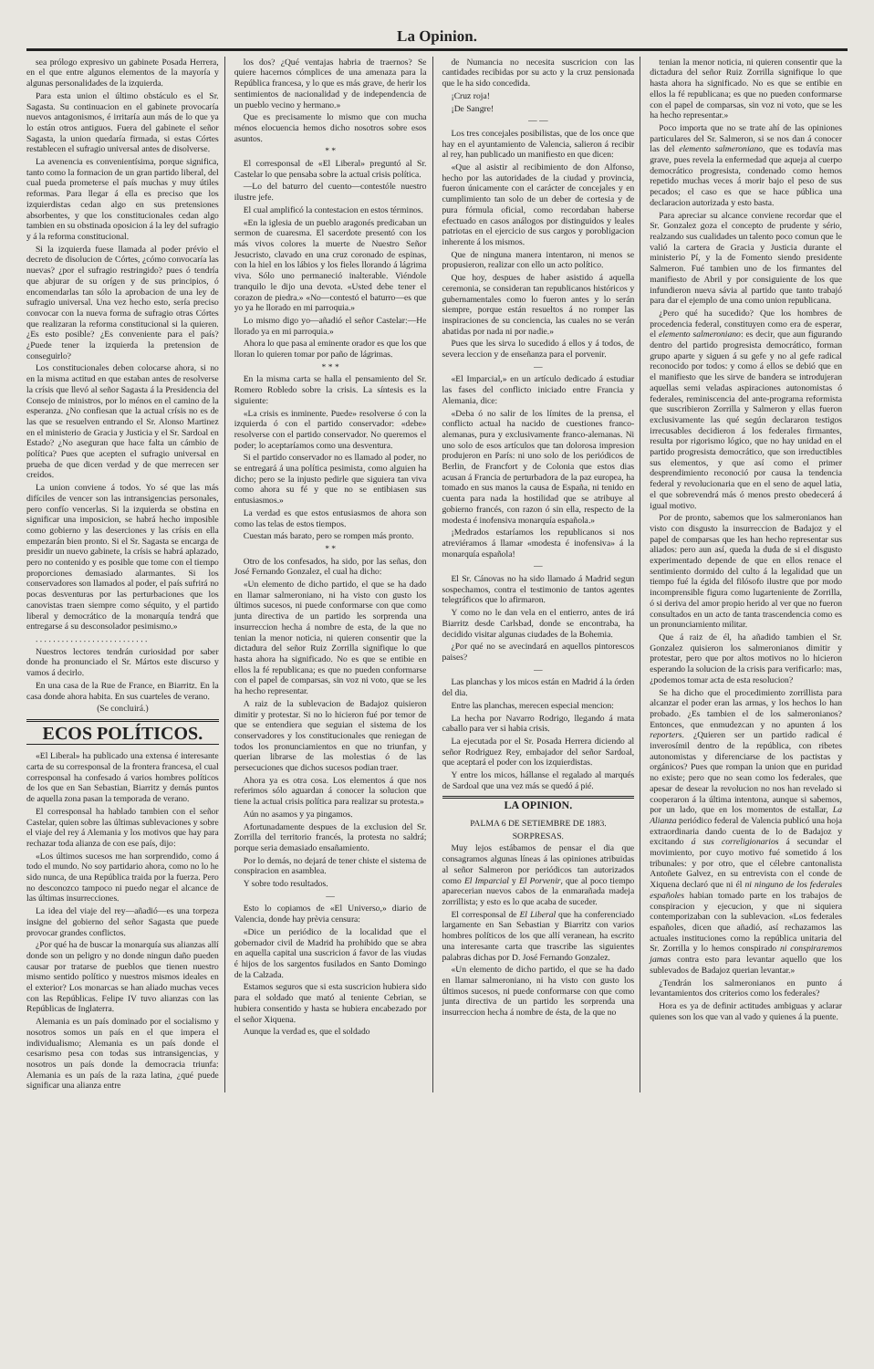La Opinion.
sea prólogo expresivo un gabinete Posada Herrera, en el que entre algunos elementos de la mayoría y algunas personalidades de la izquierda.
Para esta union el último obstáculo es el Sr. Sagasta. Su continuacion en el gabinete provocaría nuevos antagonismos, é irritaría aun más de lo que ya lo están otros antiguos. Fuera del gabinete el señor Sagasta, la union quedaría firmada, si estas Córtes restablecen el sufragio universal antes de disolverse.
La avenencia es convenientísima, porque significa, tanto como la formacion de un gran partido liberal, del cual pueda prometerse el país muchas y muy útiles reformas. Para llegar á ella es preciso que los izquierdistas cedan algo en sus pretensiones absorbentes, y que los constitucionales cedan algo tambien en su obstinada oposicion á la ley del sufragio y á la reforma constitucional.
Si la izquierda fuese llamada al poder prévio el decreto de disolucion de Córtes, ¿cómo convocaría las nuevas? ¿por el sufragio restringido? pues ó tendría que abjurar de su orígen y de sus principios, ó encomendarlas tan sólo la aprobacion de una ley de sufragio universal. Una vez hecho esto, sería preciso convocar con la nueva forma de sufragio otras Córtes que realizaran la reforma constitucional si la quieren. ¿Es esto posible? ¿Es conveniente para el país? ¿Puede tener la izquierda la pretension de conseguirlo?
Los constitucionales deben colocarse ahora, si no en la misma actitud en que estaban antes de resolverse la crísis que llevó al señor Sagasta á la Presidencia del Consejo de ministros, por lo ménos en el camino de la esperanza. ¿No confiesan que la actual crísis no es de las que se resuelven entrando el Sr. Alonso Martinez en el ministerio de Gracia y Justicia y el Sr. Sardoal en Estado? ¿No aseguran que hace falta un cámbio de política? Pues que acepten el sufragio universal en prueba de que dicen verdad y de que merrecen ser creidos.
La union conviene á todos. Yo sé que las más difíciles de vencer son las intransigencias personales, pero confío vencerlas. Si la izquierda se obstina en significar una imposicion, se habrá hecho imposible como gobierno y las deserciones y las crísis en ella empezarán bien pronto. Si el Sr. Sagasta se encarga de presidir un nuevo gabinete, la crísis se habrá aplazado, pero no contenido y es posible que tome con el tiempo proporciones demasiado alarmantes. Si los conservadores son llamados al poder, el país sufrirá no pocas desventuras por las perturbaciones que los canovistas traen siempre como séquito, y el partido liberal y democrático de la monarquía tendrá que entregarse á su desconsolador pesimismo.»
. . . . . . . . . . . . . . . . . . . . . . . . . .
Nuestros lectores tendrán curiosidad por saber donde ha pronunciado el Sr. Mártos este discurso y vamos á decirlo.
En una casa de la Rue de France, en Biarritz. En la casa donde ahora habita. En sus cuarteles de verano.
(Se concluirá.)
ECOS POLÍTICOS.
«El Liberal» ha publicado una extensa é interesante carta de su corresponsal de la frontera francesa, el cual corresponsal ha confesado á varios hombres políticos de los que en San Sebastian, Biarritz y demás puntos de aquella zona pasan la temporada de verano.
El corresponsal ha hablado tambien con el señor Castelar, quien sobre las últimas sublevaciones y sobre el viaje del rey á Alemania y los motivos que hay para rechazar toda alianza de con ese país, dijo:
«Los últimos sucesos me han sorprendido, como á todo el mundo. No soy partidario ahora, como no lo he sido nunca, de una República traida por la fuerza. Pero no desconozco tampoco ni puedo negar el alcance de las últimas insurrecciones.
La idea del viaje del rey—añadió—es una torpeza insigne del gobierno del señor Sagasta que puede provocar grandes conflictos.
¿Por qué ha de buscar la monarquía sus alianzas allí donde son un peligro y no donde ningun daño pueden causar por tratarse de pueblos que tienen nuestro mismo sentido político y nuestros mismos ideales en el exterior? Los monarcas se han aliado muchas veces con las Repúblicas. Felipe IV tuvo alianzas con las Repúblicas de Inglaterra.
Alemania es un país dominado por el socialismo y nosotros somos un país en el que impera el individualismo; Alemania es un país donde el cesarismo pesa con todas sus intransigencias, y nosotros un país donde la democracia triunfa: Alemania es un país de la raza latina, ¿qué puede significar una alianza entre
los dos? ¿Qué ventajas habria de traernos? Se quiere hacernos cómplices de una amenaza para la República francesa, y lo que es más grave, de herir los sentimientos de nacionalidad y de independencia de un pueblo vecino y hermano.»
Que es precisamente lo mismo que con mucha ménos elocuencia hemos dicho nosotros sobre esos asuntos.
* *
El corresponsal de «El Liberal» preguntó al Sr. Castelar lo que pensaba sobre la actual crisis política.
—Lo del baturro del cuento—contestóle nuestro ilustre jefe.
El cual amplificó la contestacion en estos términos.
«En la iglesia de un pueblo aragonés predicaban un sermon de cuaresma. El sacerdote presentó con los más vivos colores la muerte de Nuestro Señor Jesucristo, clavado en una cruz coronado de espinas, con la hiel en los lábios y los fieles llorando á lágrima viva. Sólo uno permaneció inalterable. Viéndole tranquilo le dijo una devota. «Usted debe tener el corazon de piedra.» «No—contestó el baturro—es que yo ya he llorado en mi parroquia.»
Lo mismo digo yo—añadió el señor Castelar:—He llorado ya en mi parroquia.»
Ahora lo que pasa al eminente orador es que los que lloran lo quieren tomar por paño de lágrimas.
* * *
En la misma carta se halla el pensamiento del Sr. Romero Robledo sobre la crisis. La síntesis es la siguiente:
«La crisis es inminente. Puede» resolverse ó con la izquierda ó con el partido conservador: «debe» resolverse con el partido conservador. No queremos el poder; lo aceptaríamos como una desventura.
Si el partido conservador no es llamado al poder, no se entregará á una política pesimista, como alguien ha dicho; pero se la injusto pedirle que siguiera tan viva como ahora su fé y que no se entibiasen sus entusiasmos.»
La verdad es que estos entusiasmos de ahora son como las telas de estos tiempos.
Cuestan más barato, pero se rompen más pronto.
* *
Otro de los confesados, ha sido, por las señas, don José Fernando Gonzalez, el cual ha dicho:
«Un elemento de dicho partido, el que se ha dado en llamar salmeroniano, ni ha visto con gusto los últimos sucesos, ni puede conformarse con que como junta directiva de un partido les sorprenda una insurreccion hecha á nombre de esta, de la que no tenian la menor noticia, ni quieren consentir que la dictadura del señor Ruiz Zorrilla signifique lo que hasta ahora ha significado. No es que se entibie en ellos la fé republicana; es que no pueden conformarse con el papel de comparsas, sin voz ni voto, que se les ha hecho representar.
A raiz de la sublevacion de Badajoz quisieron dimitir y protestar. Si no lo hicieron fué por temor de que se entendiera que seguian el sistema de los conservadores y los constitucionales que reniegan de todos los pronunciamientos en que no triunfan, y querian librarse de las molestias ó de las persecuciones que dichos sucesos podian traer.
Ahora ya es otra cosa. Los elementos á que nos referimos sólo aguardan á conocer la solucion que tiene la actual crisis política para realizar su protesta.»
Aún no asamos y ya pingamos.
Afortunadamente despues de la exclusion del Sr. Zorrilla del territorio francés, la protesta no saldrá; porque seria demasiado ensañamiento.
Por lo demás, no dejará de tener chiste el sistema de conspiracion en asamblea.
Y sobre todo resultados.
—
Esto lo copiamos de «El Universo,» diario de Valencia, donde hay prèvia censura:
«Dice un periódico de la localidad que el gobernador civil de Madrid ha prohibido que se abra en aquella capital una suscricion á favor de las viudas é hijos de los sargentos fusilados en Santo Domingo de la Calzada.
Estamos seguros que si esta suscricion hubiera sido para el soldado que mató al teniente Cebrian, se hubiera consentido y hasta se hubiera encabezado por el señor Xiquena.
Aunque la verdad es, que el soldado
de Numancia no necesita suscricion con las cantidades recibidas por su acto y la cruz pensionada que le ha sido concedida.
¡Cruz roja!
¡De Sangre!
— —
Los tres concejales posibilistas, que de los once que hay en el ayuntamiento de Valencia, salieron á recibir al rey, han publicado un manifiesto en que dicen:
«Que al asistir al recibimiento de don Alfonso, hecho por las autoridades de la ciudad y provincia, fueron únicamente con el carácter de concejales y en cumplimiento tan solo de un deber de cortesia y de pura fórmula oficial, como recordaban haberse efectuado en casos análogos por distinguidos y leales patriotas en el ejercicio de sus cargos y porobligacion inherente á los mismos.
Que de ninguna manera intentaron, ni menos se propusieron, realizar con ello un acto político.
Que hoy, despues de haber asistido á aquella ceremonia, se consideran tan republicanos históricos y gubernamentales como lo fueron antes y lo serán siempre, porque están resueltos á no romper las inspiraciones de su conciencia, las cuales no se verán abatidas por nada ni por nadie.»
Pues que les sirva lo sucedido á ellos y á todos, de severa leccion y de enseñanza para el porvenir.
—
«El Imparcial,» en un artículo dedicado á estudiar las fases del conflicto iniciado entre Francia y Alemania, dice:
«Deba ó no salir de los límites de la prensa, el conflicto actual ha nacido de cuestiones franco-alemanas, pura y exclusivamente franco-alemanas. Ni uno solo de esos artículos que tan dolorosa impresion produjeron en París: ni uno solo de los periódicos de Berlin, de Francfort y de Colonia que estos dias acusan á Francia de perturbadora de la paz europea, ha tomado en sus manos la causa de España, ni tenido en cuenta para nada la hostilidad que se atribuye al gobierno francés, con razon ó sin ella, respecto de la modesta é inofensiva monarquía española.»
¡Medrados estaríamos los republicanos si nos atreviéramos á llamar «modesta é inofensiva» á la monarquía española!
—
El Sr. Cánovas no ha sido llamado á Madrid segun sospechamos, contra el testimonio de tantos agentes telegráficos que lo afirmaron.
Y como no le dan vela en el entierro, antes de irá Biarritz desde Carlsbad, donde se encontraba, ha decidido visitar algunas ciudades de la Bohemia.
¿Por qué no se avecindará en aquellos pintorescos paises?
—
Las planchas y los micos están en Madrid á la órden del dia.
Entre las planchas, merecen especial mencion:
La hecha por Navarro Rodrigo, llegando á mata caballo para ver si habia crisis.
La ejecutada por el Sr. Posada Herrera diciendo al señor Rodriguez Rey, embajador del señor Sardoal, que aceptará el poder con los izquierdistas.
Y entre los micos, hállanse el regalado al marqués de Sardoal que una vez más se quedó á pié.
LA OPINION.
PALMA 6 DE SETIEMBRE DE 1883.
SORPRESAS.
Muy lejos estábamos de pensar el dia que consagramos algunas líneas á las opiniones atribuidas al señor Salmeron por periódicos tan autorizados como El Imparcial y El Porvenir, que al poco tiempo aparecerian nuevos cabos de la enmarañada madeja zorrillista; y esto es lo que acaba de suceder.
El corresponsal de El Liberal que ha conferenciado largamente en San Sebastian y Biarritz con varios hombres políticos de los que allí veranean, ha escrito una interesante carta que trascribe las siguientes palabras dichas por D. José Fernando Gonzalez.
«Un elemento de dicho partido, el que se ha dado en llamar salmeroniano, ni ha visto con gusto los últimos sucesos, ni puede conformarse con que como junta directiva de un partido les sorprenda una insurreccion hecha á nombre de ésta, de la que no
tenian la menor noticia, ni quieren consentir que la dictadura del señor Ruiz Zorrilla signifique lo que hasta ahora ha significado. No es que se entibie en ellos la fé republicana; es que no pueden conformarse con el papel de comparsas, sin voz ni voto, que se les ha hecho representar.»
Poco importa que no se trate ahí de las opiniones particulares del Sr. Salmeron, si se nos dan á conocer las del elemento salmeroniano, que es todavía mas grave, pues revela la enfermedad que aqueja al cuerpo democrático progresista, condenado como hemos repetido muchas veces á morir bajo el peso de sus pecados; el caso es que se hace pública una declaracion autorizada y esto basta.
Para apreciar su alcance conviene recordar que el Sr. Gonzalez goza el concepto de prudente y sério, realzando sus cualidades un talento poco comun que le valió la cartera de Gracia y Justicia durante el ministerio Pí, y la de Fomento siendo presidente Salmeron. Fué tambien uno de los firmantes del manifiesto de Abril y por consiguiente de los que infundieron nueva sávia al partido que tanto trabajó para dar el ejemplo de una como union republicana.
¿Pero qué ha sucedido? Que los hombres de procedencia federal, constituyen como era de esperar, el elemento salmeroniano: es decir, que aun figurando dentro del partido progresista democrático, forman grupo aparte y siguen á su gefe y no al gefe radical reconocido por todos: y como á ellos se debió que en el manifiesto que les sirve de bandera se introdujeran aquellas semi veladas aspiraciones autonomistas ó federales, reminiscencia del ante-programa reformista que suscribieron Zorrilla y Salmeron y ellas fueron exclusivamente las qué según declararon testigos irrecusables decidieron á los federales firmantes, resulta por rigorismo lógico, que no hay unidad en el partido progresista democrático, que son irreductibles sus elementos, y que así como el primer desprendimiento reconoció por causa la tendencia federal y revolucionaria que en el seno de aquel latia, el que sobrevendrá más ó menos presto obedecerá á igual motivo.
Por de pronto, sabemos que los salmeronianos han visto con disgusto la insurreccion de Badajoz y el papel de comparsas que les han hecho representar sus aliados: pero aun así, queda la duda de si el disgusto experimentado depende de que en ellos renace el sentimiento dormido del culto á la legalidad que un tiempo fué la égida del filósofo ilustre que por modo incomprensible figura como lugarteniente de Zorrilla, ó si deriva del amor propio herido al ver que no fueron consultados en un acto de tanta trascendencia como es un pronunciamiento militar.
Que á raiz de él, ha añadido tambien el Sr. Gonzalez quisieron los salmeronianos dimitir y protestar, pero que por altos motivos no lo hicieron esperando la solucion de la crisis para verificarlo: mas, ¿podemos tomar acta de esta resolucion?
Se ha dicho que el procedimiento zorrillista para alcanzar el poder eran las armas, y los hechos lo han probado. ¿Es tambien el de los salmeronianos? Entonces, que enmudezcan y no apunten á los reporters. ¿Quieren ser un partido radical é inverosímil dentro de la república, con ribetes autonomistas y diferenciarse de los pactistas y orgánicos? Pues que rompan la union que en puridad no existe; pero que no sean como los federales, que apesar de desear la revolucion no nos han revelado si cooperaron á la última intentona, aunque si sabemos, por un lado, que en los momentos de estallar, La Alianza periódico federal de Valencia publicó una hoja extraordinaria dando cuenta de lo de Badajoz y excitando á sus correligionarios á secundar el movimiento, por cuyo motivo fué sometido á los tribunales: y por otro, que el célebre cantonalista Antoñete Galvez, en su entrevista con el conde de Xiquena declaró que ni él ni ninguno de los federales españoles habian tomado parte en los trabajos de conspiracion y ejecucion, y que ni siquiera contemporizaban con la sublevacion. «Los federales españoles, dicen que añadió, así rechazamos las actuales instituciones como la república unitaria del Sr. Zorrilla y lo hemos conspirado ni conspiraremos jamas contra esto para levantar aquello que los sublevados de Badajoz querian levantar.»
¿Tendrán los salmeronianos en punto á levantamientos dos criterios como los federales?
Hora es ya de definir actitudes ambiguas y aclarar quienes son los que van al vado y quienes á la puente.